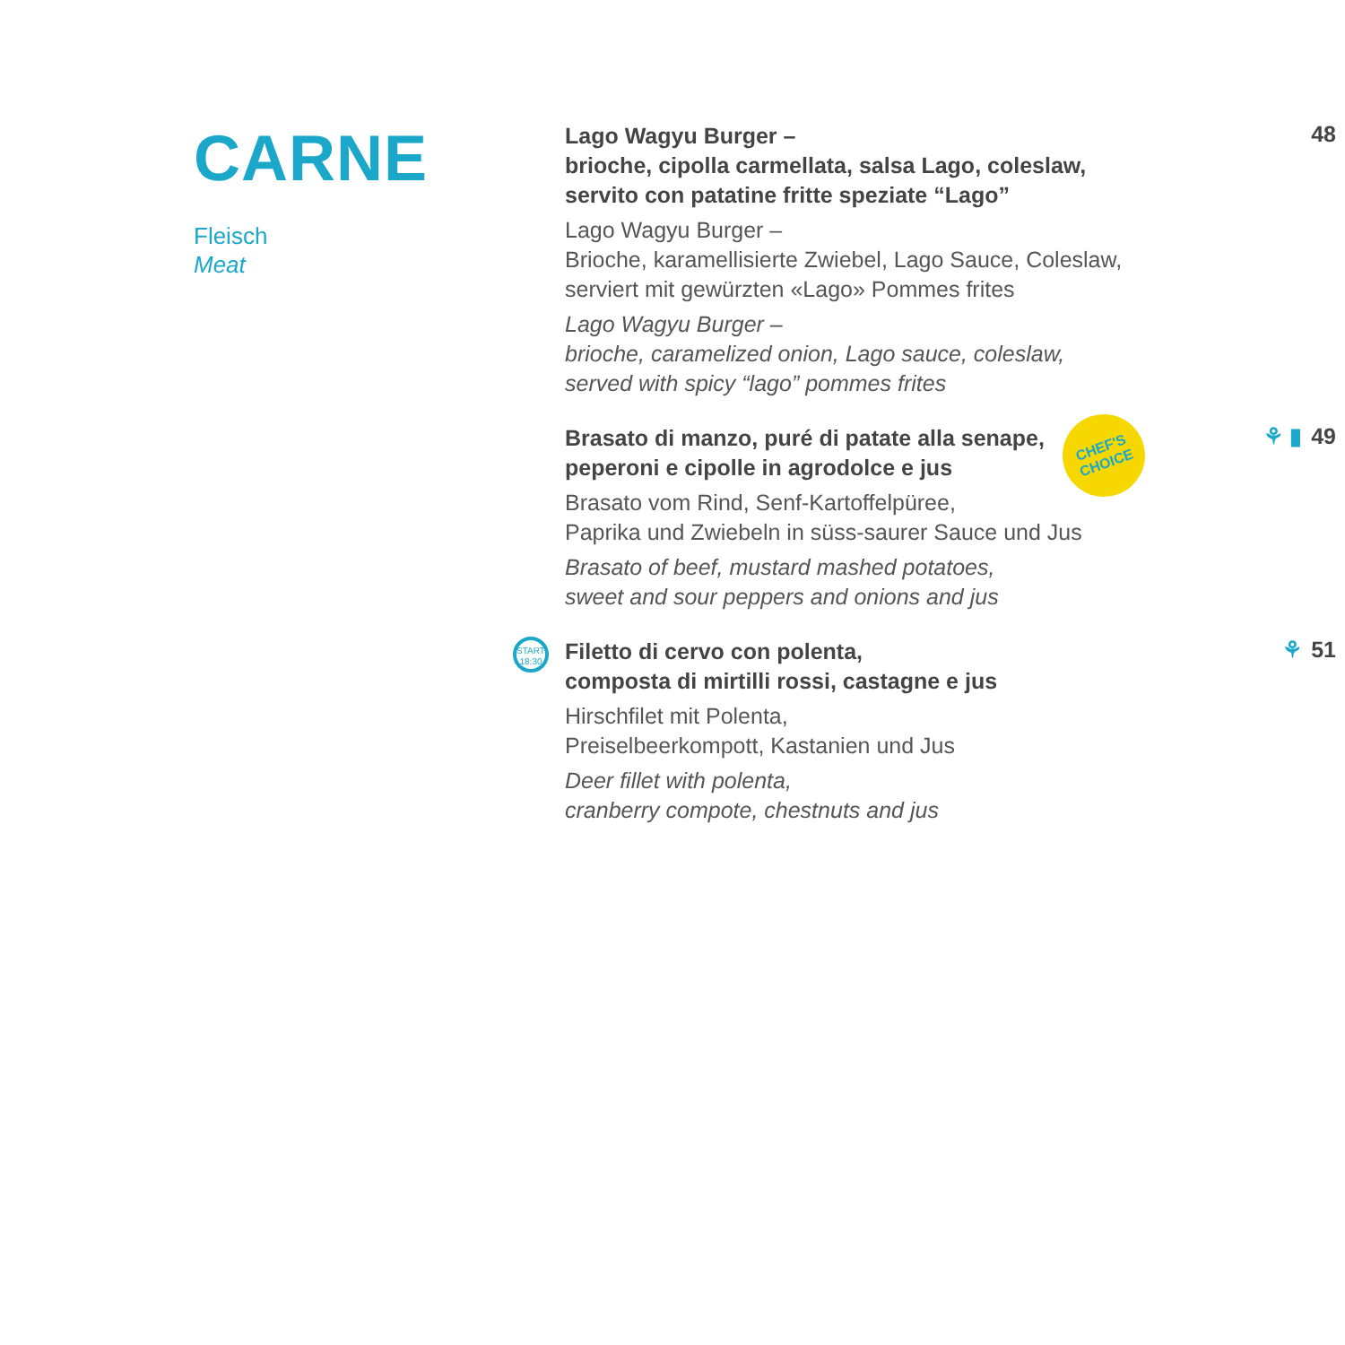CARNE
Fleisch
Meat
Lago Wagyu Burger –
brioche, cipolla carmellata, salsa Lago, coleslaw,
servito con patatine fritte speziate “Lago”
Lago Wagyu Burger –
Brioche, karamellisierte Zwiebel, Lago Sauce, Coleslaw,
serviert mit gewürzten «Lago» Pommes frites
Lago Wagyu Burger –
brioche, caramelized onion, Lago sauce, coleslaw,
served with spicy “lago” pommes frites
48
CHEF'S
CHOICE
Brasato di manzo, puré di patate alla senape,
peperoni e cipolle in agrodolce e jus
Brasato vom Rind, Senf-Kartoffelpüree,
Paprika und Zwiebeln in süss-saurer Sauce und Jus
Brasato of beef, mustard mashed potatoes,
sweet and sour peppers and onions and jus
⚘ ▮ 49
START
18:30
Filetto di cervo con polenta,
composta di mirtilli rossi, castagne e jus
Hirschfilet mit Polenta,
Preiselbeerkompott, Kastanien und Jus
Deer fillet with polenta,
cranberry compote, chestnuts and jus
⚘ 51